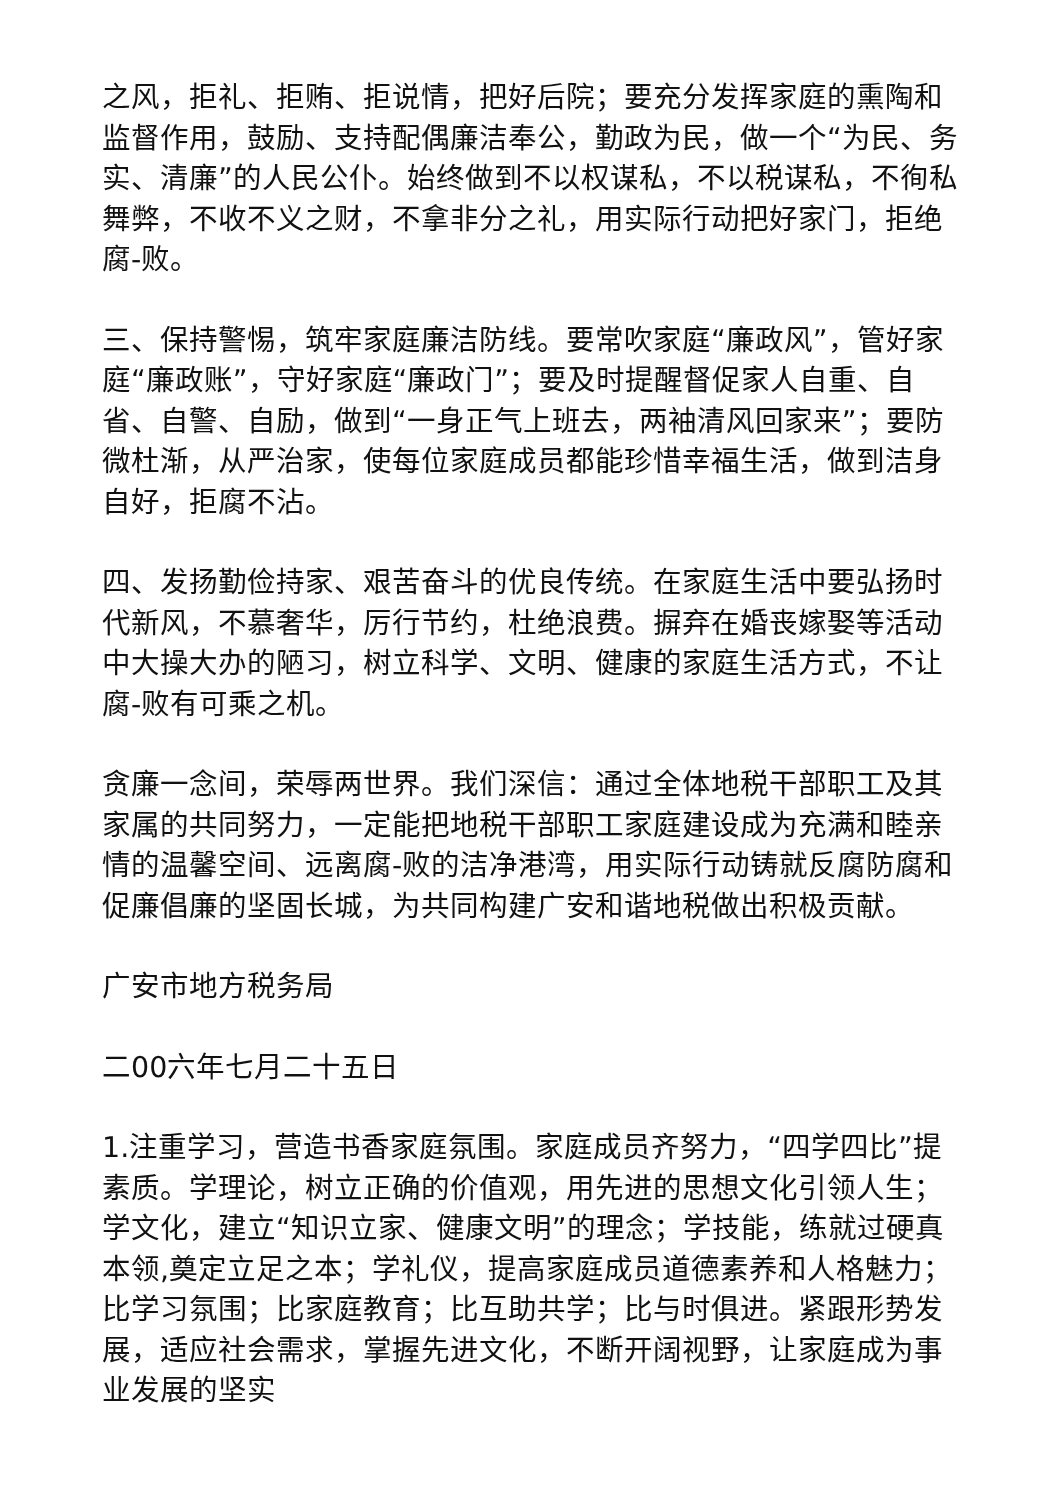之风，拒礼、拒贿、拒说情，把好后院；要充分发挥家庭的熏陶和监督作用，鼓励、支持配偶廉洁奉公，勤政为民，做一个“为民、务实、清廉”的人民公仆。始终做到不以权谋私，不以税谋私，不徇私舞弊，不收不义之财，不拿非分之礼，用实际行动把好家门，拒绝腐-败。
三、保持警惕，筑牢家庭廉洁防线。要常吹家庭“廉政风”，管好家庭“廉政账”，守好家庭“廉政门”；要及时提醒督促家人自重、自省、自警、自励，做到“一身正气上班去，两袖清风回家来”；要防微杜渐，从严治家，使每位家庭成员都能珍惜幸福生活，做到洁身自好，拒腐不沾。
四、发扬勤俭持家、艰苦奋斗的优良传统。在家庭生活中要弘扬时代新风，不慕奢华，厉行节约，杜绝浪费。摒弃在婚丧嫁娶等活动中大操大办的陋习，树立科学、文明、健康的家庭生活方式，不让腐-败有可乘之机。
贪廉一念间，荣辱两世界。我们深信：通过全体地税干部职工及其家属的共同努力，一定能把地税干部职工家庭建设成为充满和睦亲情的温馨空间、远离腐-败的洁净港湾，用实际行动铸就反腐防腐和促廉倡廉的坚固长城，为共同构建广安和谐地税做出积极贡献。
广安市地方税务局
二00六年七月二十五日
1.注重学习，营造书香家庭氛围。家庭成员齐努力，“四学四比”提素质。学理论，树立正确的价值观，用先进的思想文化引领人生；学文化，建立“知识立家、健康文明”的理念；学技能，练就过硬真本领,奠定立足之本；学礼仪，提高家庭成员道德素养和人格魅力；比学习氛围；比家庭教育；比互助共学；比与时俱进。紧跟形势发展，适应社会需求，掌握先进文化，不断开阔视野，让家庭成为事业发展的坚实